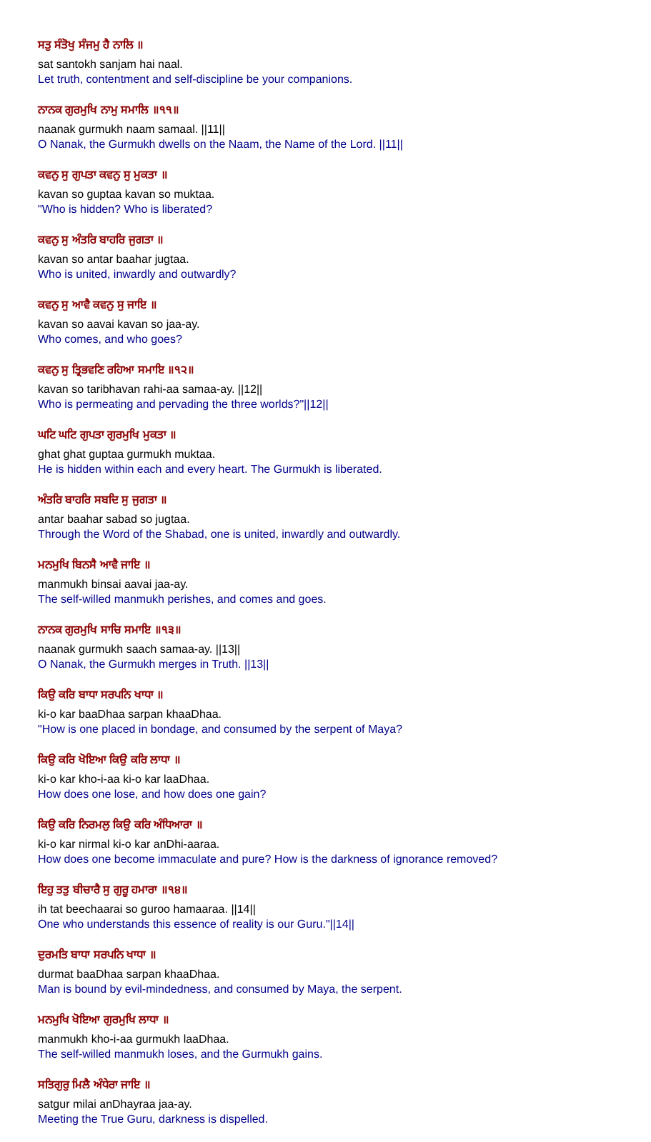ਸਤੁ ਸੰਤੋਖੁ ਸੰਜਮੁ ਹੈ ਨਾਲਿ ॥
sat santokh sanjam hai naal.
Let truth, contentment and self-discipline be your companions.
ਨਾਨਕ ਗੁਰਮੁਖਿ ਨਾਮੁ ਸਮਾਲਿ ॥੧੧॥
naanak gurmukh naam samaal. ||11||
O Nanak, the Gurmukh dwells on the Naam, the Name of the Lord. ||11||
ਕਵਨੁ ਸੁ ਗੁਪਤਾ ਕਵਨੁ ਸੁ ਮੁਕਤਾ ॥
kavan so guptaa kavan so muktaa.
"Who is hidden? Who is liberated?
ਕਵਨੁ ਸੁ ਅੰਤਰਿ ਬਾਹਰਿ ਜੁਗਤਾ ॥
kavan so antar baahar jugtaa.
Who is united, inwardly and outwardly?
ਕਵਨੁ ਸੁ ਆਵੈ ਕਵਨੁ ਸੁ ਜਾਇ ॥
kavan so aavai kavan so jaa-ay.
Who comes, and who goes?
ਕਵਨੁ ਸੁ ਤ੍ਰਿਭਵਣਿ ਰਹਿਆ ਸਮਾਇ ॥੧੨॥
kavan so taribhavan rahi-aa samaa-ay. ||12||
Who is permeating and pervading the three worlds?"||12||
ਘਟਿ ਘਟਿ ਗੁਪਤਾ ਗੁਰਮੁਖਿ ਮੁਕਤਾ ॥
ghat ghat guptaa gurmukh muktaa.
He is hidden within each and every heart. The Gurmukh is liberated.
ਅੰਤਰਿ ਬਾਹਰਿ ਸਬਦਿ ਸੁ ਜੁਗਤਾ ॥
antar baahar sabad so jugtaa.
Through the Word of the Shabad, one is united, inwardly and outwardly.
ਮਨਮੁਖਿ ਬਿਨਸੈ ਆਵੈ ਜਾਇ ॥
manmukh binsai aavai jaa-ay.
The self-willed manmukh perishes, and comes and goes.
ਨਾਨਕ ਗੁਰਮੁਖਿ ਸਾਚਿ ਸਮਾਇ ॥੧੩॥
naanak gurmukh saach samaa-ay. ||13||
O Nanak, the Gurmukh merges in Truth. ||13||
ਕਿਉ ਕਰਿ ਬਾਧਾ ਸਰਪਨਿ ਖਾਧਾ ॥
ki-o kar baaDhaa sarpan khaaDhaa.
"How is one placed in bondage, and consumed by the serpent of Maya?
ਕਿਉ ਕਰਿ ਖੋਇਆ ਕਿਉ ਕਰਿ ਲਾਧਾ ॥
ki-o kar kho-i-aa ki-o kar laaDhaa.
How does one lose, and how does one gain?
ਕਿਉ ਕਰਿ ਨਿਰਮਲੁ ਕਿਉ ਕਰਿ ਅੰਧਿਆਰਾ ॥
ki-o kar nirmal ki-o kar anDhi-aaraa.
How does one become immaculate and pure? How is the darkness of ignorance removed?
ਇਹੁ ਤਤੁ ਬੀਚਾਰੈ ਸੁ ਗੁਰੂ ਹਮਾਰਾ ॥੧੪॥
ih tat beechaarai so guroo hamaaraa. ||14||
One who understands this essence of reality is our Guru."||14||
ਦੁਰਮਤਿ ਬਾਧਾ ਸਰਪਨਿ ਖਾਧਾ ॥
durmat baaDhaa sarpan khaaDhaa.
Man is bound by evil-mindedness, and consumed by Maya, the serpent.
ਮਨਮੁਖਿ ਖੋਇਆ ਗੁਰਮੁਖਿ ਲਾਧਾ ॥
manmukh kho-i-aa gurmukh laaDhaa.
The self-willed manmukh loses, and the Gurmukh gains.
ਸਤਿਗੁਰੁ ਮਿਲੈ ਅੰਧੇਰਾ ਜਾਇ ॥
satgur milai anDhayraa jaa-ay.
Meeting the True Guru, darkness is dispelled.